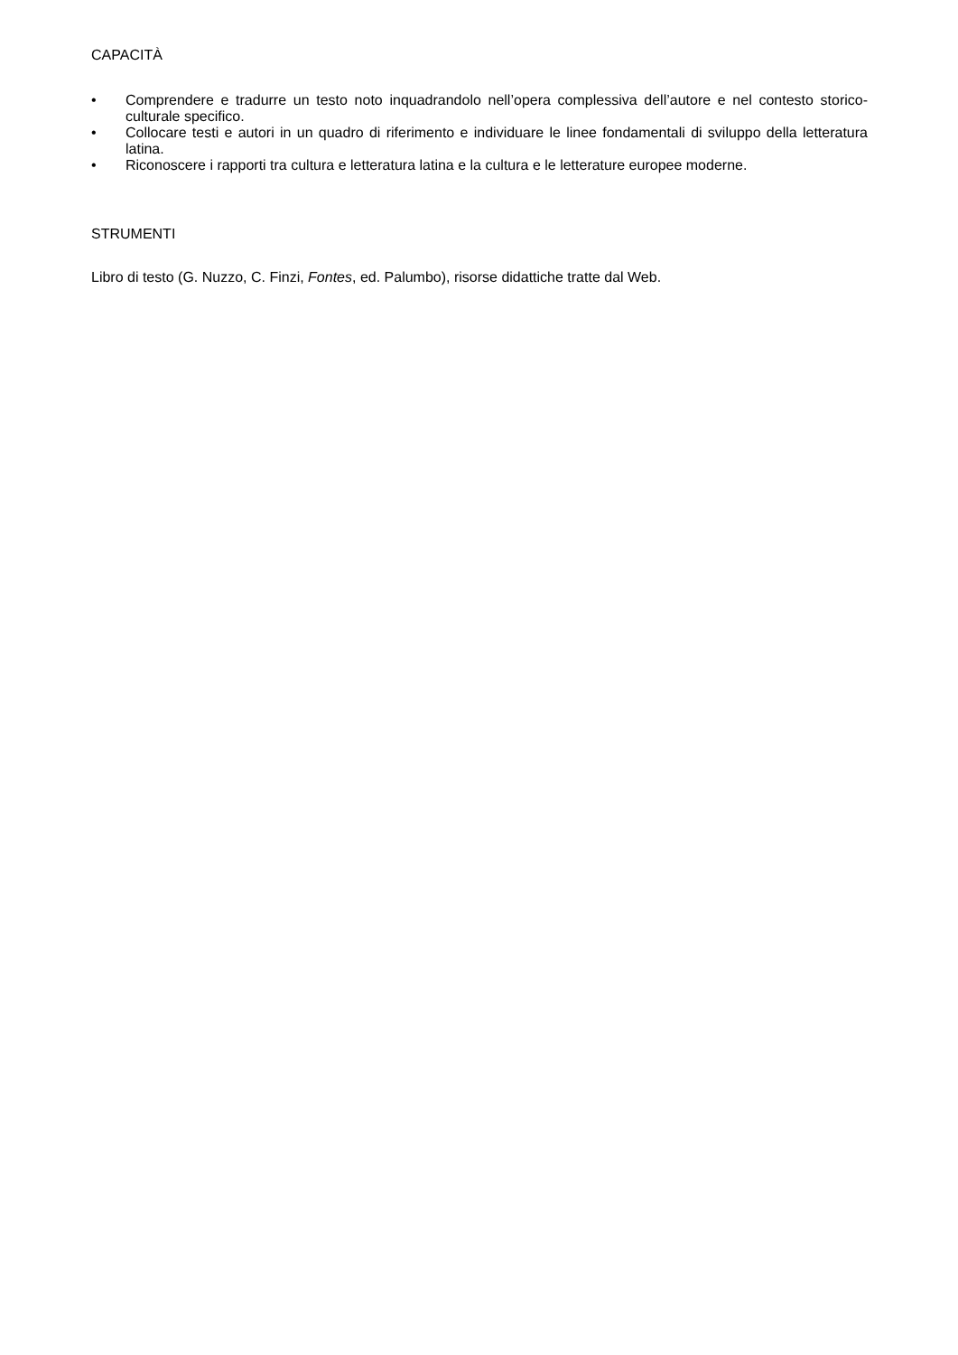CAPACITÀ
• Comprendere e tradurre un testo noto inquadrandolo nell’opera complessiva dell’autore e nel contesto storico-culturale specifico.
• Collocare testi e autori in un quadro di riferimento e individuare le linee fondamentali di sviluppo della letteratura latina.
• Riconoscere i rapporti tra cultura e letteratura latina e la cultura e le letterature europee moderne.
STRUMENTI
Libro di testo (G. Nuzzo, C. Finzi, Fontes, ed. Palumbo), risorse didattiche tratte dal Web.